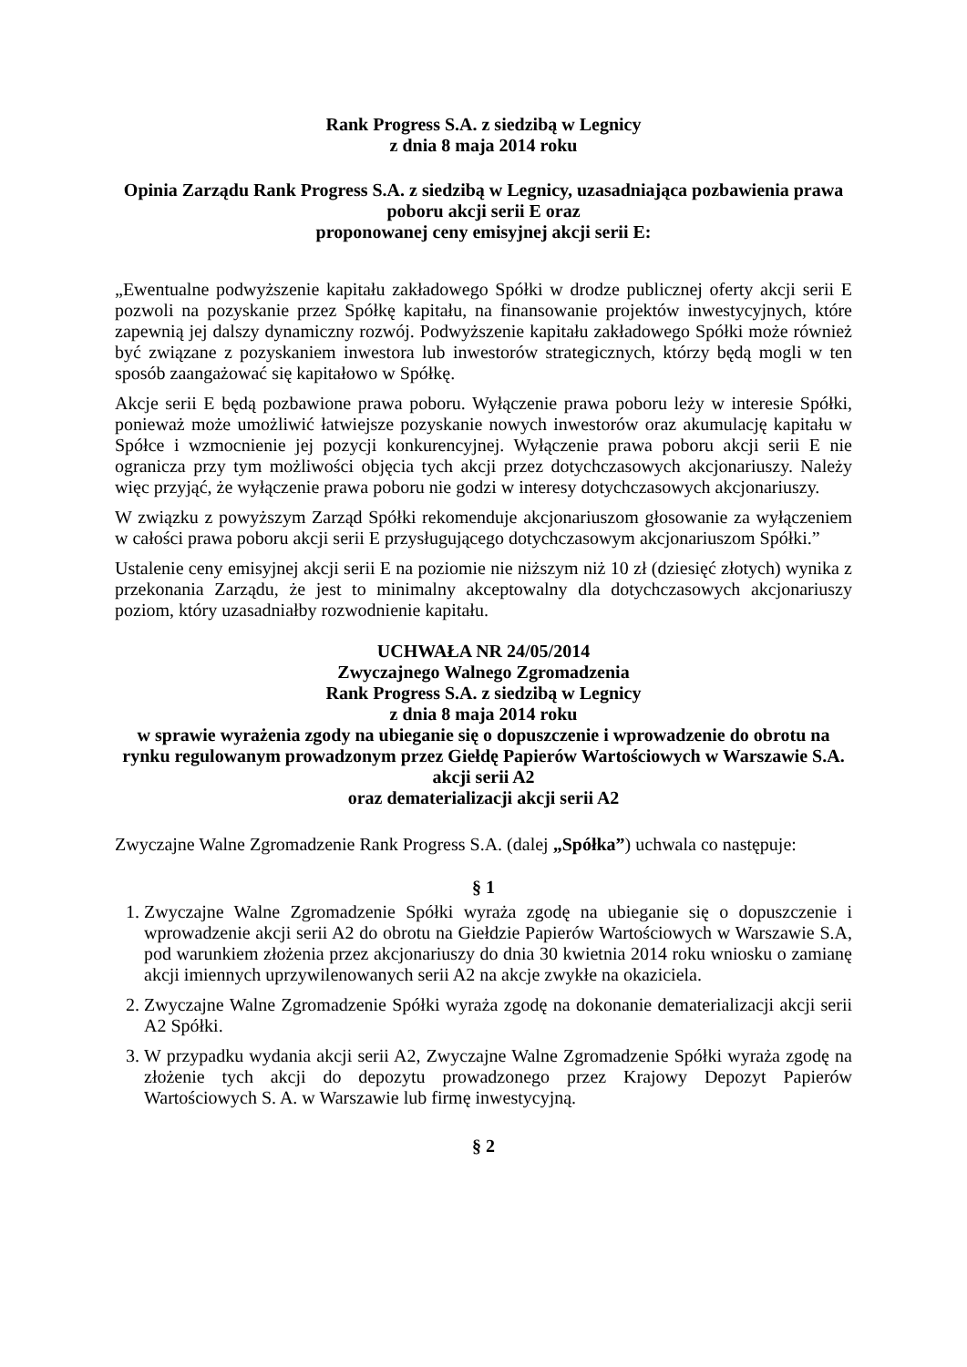Rank Progress S.A. z siedzibą w Legnicy
z dnia 8 maja 2014 roku
Opinia Zarządu Rank Progress S.A. z siedzibą w Legnicy, uzasadniająca pozbawienia prawa poboru akcji serii E oraz
proponowanej ceny emisyjnej akcji serii E:
„Ewentualne podwyższenie kapitału zakładowego Spółki w drodze publicznej oferty akcji serii E pozwoli na pozyskanie przez Spółkę kapitału, na finansowanie projektów inwestycyjnych, które zapewnią jej dalszy dynamiczny rozwój. Podwyższenie kapitału zakładowego Spółki może również być związane z pozyskaniem inwestora lub inwestorów strategicznych, którzy będą mogli w ten sposób zaangażować się kapitałowo w Spółkę.
Akcje serii E będą pozbawione prawa poboru. Wyłączenie prawa poboru leży w interesie Spółki, ponieważ może umożliwić łatwiejsze pozyskanie nowych inwestorów oraz akumulację kapitału w Spółce i wzmocnienie jej pozycji konkurencyjnej. Wyłączenie prawa poboru akcji serii E nie ogranicza przy tym możliwości objęcia tych akcji przez dotychczasowych akcjonariuszy. Należy więc przyjąć, że wyłączenie prawa poboru nie godzi w interesy dotychczasowych akcjonariuszy.
W związku z powyższym Zarząd Spółki rekomenduje akcjonariuszom głosowanie za wyłączeniem w całości prawa poboru akcji serii E przysługującego dotychczasowym akcjonariuszom Spółki.”
Ustalenie ceny emisyjnej akcji serii E na poziomie nie niższym niż 10 zł (dziesięć złotych) wynika z przekonania Zarządu, że jest to minimalny akceptowalny dla dotychczasowych akcjonariuszy poziom, który uzasadniałby rozwodnienie kapitału.
UCHWAŁA NR 24/05/2014
Zwyczajnego Walnego Zgromadzenia
Rank Progress S.A. z siedzibą w Legnicy
z dnia 8 maja 2014 roku
w sprawie wyrażenia zgody na ubieganie się o dopuszczenie i wprowadzenie do obrotu na rynku regulowanym prowadzonym przez Giełdę Papierów Wartościowych w Warszawie S.A. akcji serii A2
oraz dematerializacji akcji serii A2
Zwyczajne Walne Zgromadzenie Rank Progress S.A. (dalej „Spółka”) uchwala co następuje:
§ 1
1. Zwyczajne Walne Zgromadzenie Spółki wyraża zgodę na ubieganie się o dopuszczenie i wprowadzenie akcji serii A2 do obrotu na Giełdzie Papierów Wartościowych w Warszawie S.A, pod warunkiem złożenia przez akcjonariuszy do dnia 30 kwietnia 2014 roku wniosku o zamianę akcji imiennych uprzywilenowanych serii A2 na akcje zwykłe na okaziciela.
2. Zwyczajne Walne Zgromadzenie Spółki wyraża zgodę na dokonanie dematerializacji akcji serii A2 Spółki.
3. W przypadku wydania akcji serii A2, Zwyczajne Walne Zgromadzenie Spółki wyraża zgodę na złożenie tych akcji do depozytu prowadzonego przez Krajowy Depozyt Papierów Wartościowych S. A. w Warszawie lub firmę inwestycyjną.
§ 2